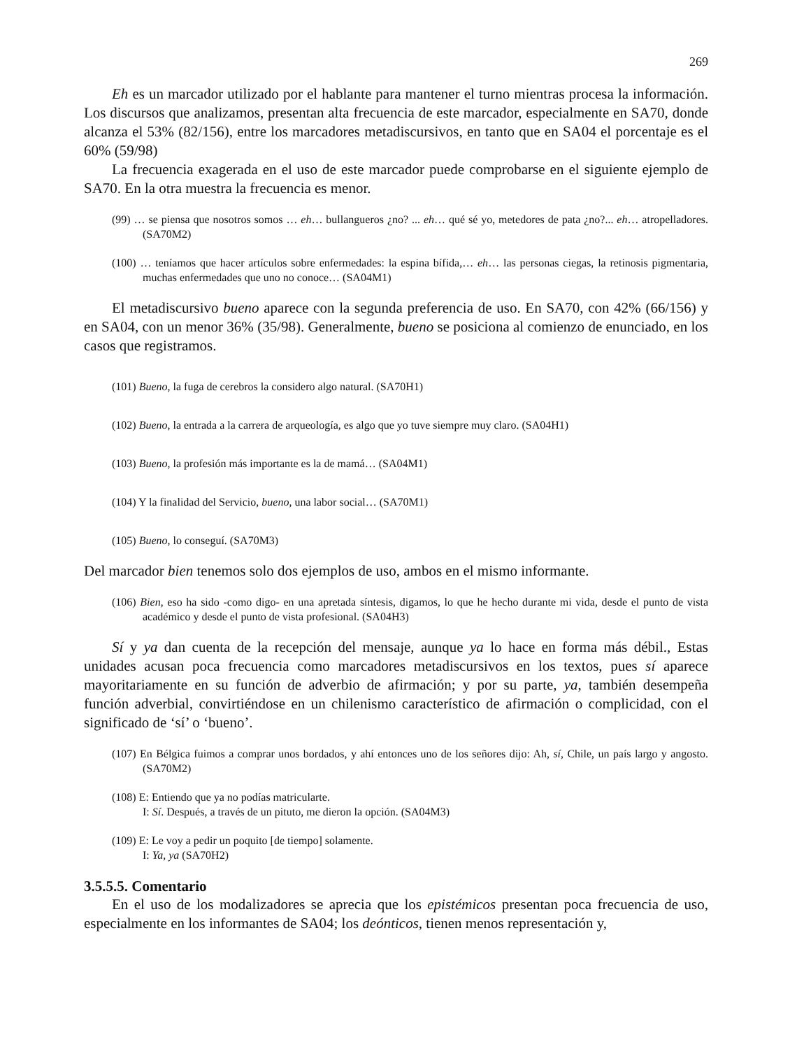269
Eh es un marcador utilizado por el hablante para mantener el turno mientras procesa la información. Los discursos que analizamos, presentan alta frecuencia de este marcador, especialmente en SA70, donde alcanza el 53% (82/156), entre los marcadores metadiscursivos, en tanto que en SA04 el porcentaje es el 60% (59/98)
La frecuencia exagerada en el uso de este marcador puede comprobarse en el siguiente ejemplo de SA70. En la otra muestra la frecuencia es menor.
(99) … se piensa que nosotros somos … eh… bullangueros ¿no? ... eh… qué sé yo, metedores de pata ¿no?... eh… atropelladores. (SA70M2)
(100) … teníamos que hacer artículos sobre enfermedades: la espina bífida,… eh… las personas ciegas, la retinosis pigmentaria, muchas enfermedades que uno no conoce… (SA04M1)
El metadiscursivo bueno aparece con la segunda preferencia de uso. En SA70, con 42% (66/156) y en SA04, con un menor 36% (35/98). Generalmente, bueno se posiciona al comienzo de enunciado, en los casos que registramos.
(101) Bueno, la fuga de cerebros la considero algo natural. (SA70H1)
(102) Bueno, la entrada a la carrera de arqueología, es algo que yo tuve siempre muy claro. (SA04H1)
(103) Bueno, la profesión más importante es la de mamá… (SA04M1)
(104) Y la finalidad del Servicio, bueno, una labor social… (SA70M1)
(105) Bueno, lo conseguí. (SA70M3)
Del marcador bien tenemos solo dos ejemplos de uso, ambos en el mismo informante.
(106) Bien, eso ha sido -como digo- en una apretada síntesis, digamos, lo que he hecho durante mi vida, desde el punto de vista académico y desde el punto de vista profesional. (SA04H3)
Sí y ya dan cuenta de la recepción del mensaje, aunque ya lo hace en forma más débil., Estas unidades acusan poca frecuencia como marcadores metadiscursivos en los textos, pues sí aparece mayoritariamente en su función de adverbio de afirmación; y por su parte, ya, también desempeña función adverbial, convirtiéndose en un chilenismo característico de afirmación o complicidad, con el significado de ‘sí’ o ‘bueno’.
(107) En Bélgica fuimos a comprar unos bordados, y ahí entonces uno de los señores dijo: Ah, sí, Chile, un país largo y angosto. (SA70M2)
(108) E: Entiendo que ya no podías matricularte.
I: Sí. Después, a través de un pituto, me dieron la opción. (SA04M3)
(109) E: Le voy a pedir un poquito [de tiempo] solamente.
I: Ya, ya (SA70H2)
3.5.5.5. Comentario
En el uso de los modalizadores se aprecia que los epistémicos presentan poca frecuencia de uso, especialmente en los informantes de SA04; los deónticos, tienen menos representación y,